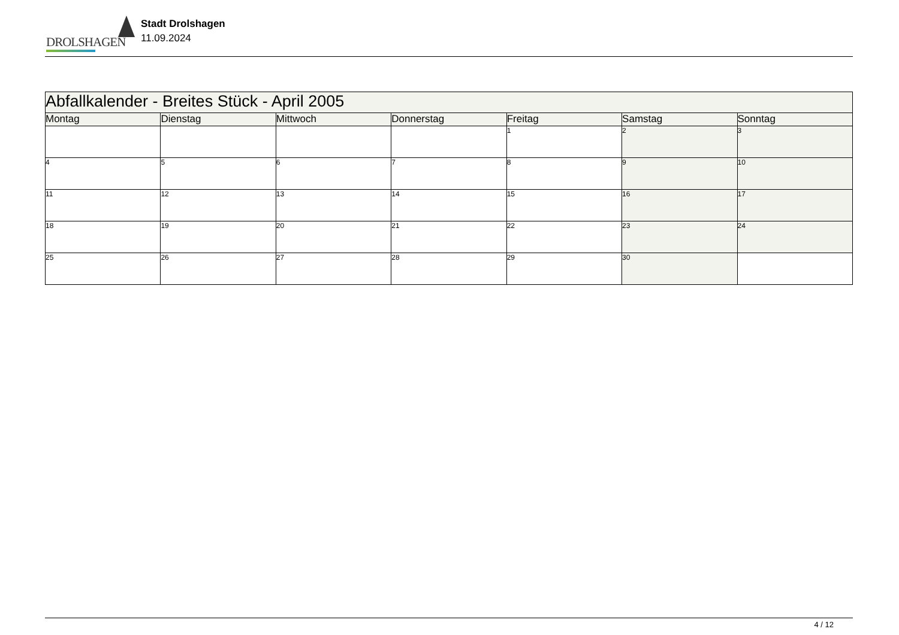DROLSHAGEN
Stadt Drolshagen
11.09.2024
| Abfallkalender - Breites Stück - April 2005 | | | | | | |
| --- | --- | --- | --- | --- | --- | --- |
| Montag | Dienstag | Mittwoch | Donnerstag | Freitag | Samstag | Sonntag |
| | | | | 1 | 2 | 3 |
| 4 | 5 | 6 | 7 | 8 | 9 | 10 |
| 11 | 12 | 13 | 14 | 15 | 16 | 17 |
| 18 | 19 | 20 | 21 | 22 | 23 | 24 |
| 25 | 26 | 27 | 28 | 29 | 30 | |
4 / 12